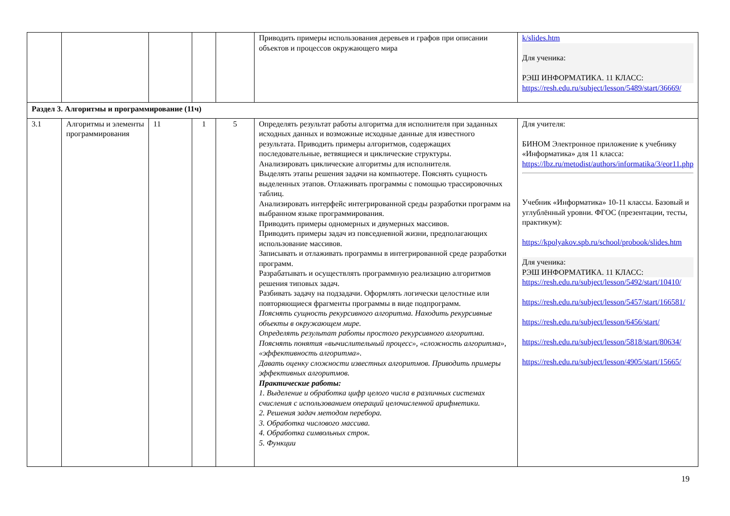| | | | | | Приводить примеры использования деревьев и графов при описании объектов и процессов окружающего мира | k/slides.htm Для ученика: РЭШ ИНФОРМАТИКА. 11 КЛАСС: https://resh.edu.ru/subject/lesson/5489/start/36669/ |
| Раздел 3. Алгоритмы и программирование (11ч) | | | | | | |
| 3.1 | Алгоритмы и элементы программирования | 11 | 1 | 5 | Определять результат работы алгоритма для исполнителя при заданных исходных данных и возможные исходные данные для известного результата. Приводить примеры алгоритмов, содержащих последовательные, ветвящиеся и циклические структуры. Анализировать циклические алгоритмы для исполнителя. Выделять этапы решения задачи на компьютере. Пояснять сущность выделенных этапов. Отлаживать программы с помощью трассировочных таблиц. Анализировать интерфейс интегрированной среды разработки программ на выбранном языке программирования. Приводить примеры одномерных и двумерных массивов. Приводить примеры задач из повседневной жизни, предполагающих использование массивов. Записывать и отлаживать программы в интегрированной среде разработки программ. Разрабатывать и осуществлять программную реализацию алгоритмов решения типовых задач. Разбивать задачу на подзадачи. Оформлять логически целостные или повторяющиеся фрагменты программы в виде подпрограмм. Пояснять сущность рекурсивного алгоритма. Находить рекурсивные объекты в окружающем мире. Определять результат работы простого рекурсивного алгоритма. Пояснять понятия «вычислительный процесс», «сложность алгоритма», «эффективность алгоритма». Давать оценку сложности известных алгоритмов. Приводить примеры эффективных алгоритмов. Практические работы: 1. Выделение и обработка цифр целого числа в различных системах счисления с использованием операций целочисленной арифметики. 2. Решения задач методом перебора. 3. Обработка числового массива. 4. Обработка символьных строк. 5. Функции | Для учителя: БИНОМ Электронное приложение к учебнику «Информатика» для 11 класса: https://lbz.ru/metodist/authors/informatika/3/eor11.php Учебник «Информатика» 10-11 классы. Базовый и углублённый уровни. ФГОС (презентации, тесты, практикум): https://kpolyakov.spb.ru/school/probook/slides.htm Для ученика: РЭШ ИНФОРМАТИКА. 11 КЛАСС: https://resh.edu.ru/subject/lesson/5492/start/10410/ https://resh.edu.ru/subject/lesson/5457/start/166581/ https://resh.edu.ru/subject/lesson/6456/start/ https://resh.edu.ru/subject/lesson/5818/start/80634/ https://resh.edu.ru/subject/lesson/4905/start/15665/ |
19